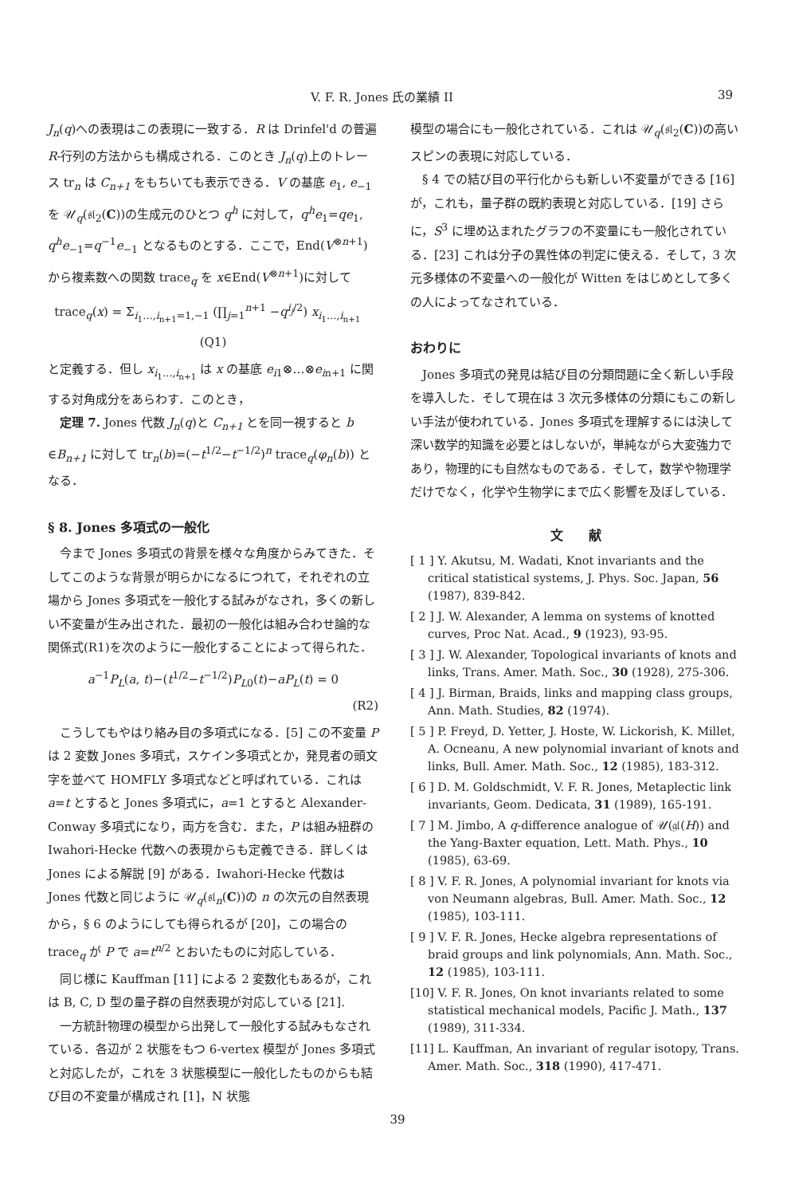V. F. R. Jones 氏の業績 II 39
J<sub>n</sub>(q)への表現はこの表現に一致する．R は Drinfel'd の普遍 R-行列の方法からも構成される．このとき J<sub>n</sub>(q)上のトレース tr<sub>n</sub> は C<sub>n+1</sub> をもちいても表示できる．V の基底 e<sub>1</sub>, e<sub>−1</sub> を 𝒰<sub>q</sub>(𝔰𝔩<sub>2</sub>(C))の生成元のひとつ q<sup>h</sup> に対して，q<sup>h</sup>e<sub>1</sub>=qe<sub>1</sub>, q<sup>h</sup>e<sub>−1</sub>=q<sup>−1</sup>e<sub>−1</sub> となるものとする．ここで，End(V<sup>⊗n+1</sup>)から複素数への関数 trace<sub>q</sub> を x∈End(V<sup>⊗n+1</sup>)に対して
trace<sub>q</sub>(x) = Σ<sub>i<sub>1</sub>…,i<sub>n+1</sub>=1,−1</sub> (∏<sub>j=1</sub><sup>n+1</sup> −q<sup>i<sub>j</sub>/2</sup>) x<sub>i<sub>1</sub>…,i<sub>n+1</sub></sub> (Q1)
と定義する．但し x<sub>i<sub>1</sub>…,i<sub>n+1</sub></sub> は x の基底 e<sub>i1</sub>⊗…⊗e<sub>in+1</sub> に関する対角成分をあらわす．このとき，
定理 7. Jones 代数 J<sub>n</sub>(q)と C<sub>n+1</sub> とを同一視すると b ∈B<sub>n+1</sub> に対して tr<sub>n</sub>(b)=(−t<sup>1/2</sup>−t<sup>−1/2</sup>)<sup>n</sup> trace<sub>q</sub>(φ<sub>n</sub>(b)) となる．
§ 8. Jones 多項式の一般化
今まで Jones 多項式の背景を様々な角度からみてきた．そしてこのような背景が明らかになるにつれて，それぞれの立場から Jones 多項式を一般化する試みがなされ，多くの新しい不変量が生み出された．最初の一般化は組み合わせ論的な関係式(R1)を次のように一般化することによって得られた．
a<sup>−1</sup>P<sub>L</sub>(a, t)−(t<sup>1/2</sup>−t<sup>−1/2</sup>)P<sub>L0</sub>(t)−aP<sub>L</sub>(t) = 0
(R2)
こうしてもやはり絡み目の多項式になる．[5] この不変量 P は 2 変数 Jones 多項式，スケイン多項式とか，発見者の頭文字を並べて HOMFLY 多項式などと呼ばれている．これは a=t とすると Jones 多項式に，a=1 とすると Alexander-Conway 多項式になり，両方を含む．また，P は組み紐群の Iwahori-Hecke 代数への表現からも定義できる．詳しくは Jones による解説 [9] がある．Iwahori-Hecke 代数は Jones 代数と同じように 𝒰<sub>q</sub>(𝔰𝔩<sub>n</sub>(C))の n の次元の自然表現から，§ 6 のようにしても得られるが [20]，この場合の trace<sub>q</sub> が P で a=t<sup>n/2</sup> とおいたものに対応している．
同じ様に Kauffman [11] による 2 変数化もあるが，これは B, C, D 型の量子群の自然表現が対応している [21].
一方統計物理の模型から出発して一般化する試みもなされている．各辺が 2 状態をもつ 6-vertex 模型が Jones 多項式と対応したが，これを 3 状態模型に一般化したものからも結び目の不変量が構成され [1]，N 状態
模型の場合にも一般化されている．これは 𝒰<sub>q</sub>(𝔰𝔩<sub>2</sub>(C))の高いスピンの表現に対応している．
§ 4 での結び目の平行化からも新しい不変量ができる [16] が，これも，量子群の既約表現と対応している．[19] さらに，S<sup>3</sup> に埋め込まれたグラフの不変量にも一般化されている．[23] これは分子の異性体の判定に使える．そして，3 次元多様体の不変量への一般化が Witten をはじめとして多くの人によってなされている．
おわりに
Jones 多項式の発見は結び目の分類問題に全く新しい手段を導入した．そして現在は 3 次元多様体の分類にもこの新しい手法が使われている．Jones 多項式を理解するには決して深い数学的知識を必要とはしないが，単純ながら大変強力であり，物理的にも自然なものである．そして，数学や物理学だけでなく，化学や生物学にまで広く影響を及ぼしている．
文　　献
[ 1 ] Y. Akutsu, M. Wadati, Knot invariants and the critical statistical systems, J. Phys. Soc. Japan, 56 (1987), 839-842.
[ 2 ] J. W. Alexander, A lemma on systems of knotted curves, Proc Nat. Acad., 9 (1923), 93-95.
[ 3 ] J. W. Alexander, Topological invariants of knots and links, Trans. Amer. Math. Soc., 30 (1928), 275-306.
[ 4 ] J. Birman, Braids, links and mapping class groups, Ann. Math. Studies, 82 (1974).
[ 5 ] P. Freyd, D. Yetter, J. Hoste, W. Lickorish, K. Millet, A. Ocneanu, A new polynomial invariant of knots and links, Bull. Amer. Math. Soc., 12 (1985), 183-312.
[ 6 ] D. M. Goldschmidt, V. F. R. Jones, Metaplectic link invariants, Geom. Dedicata, 31 (1989), 165-191.
[ 7 ] M. Jimbo, A q-difference analogue of 𝒰(𝔤𝔩(H)) and the Yang-Baxter equation, Lett. Math. Phys., 10 (1985), 63-69.
[ 8 ] V. F. R. Jones, A polynomial invariant for knots via von Neumann algebras, Bull. Amer. Math. Soc., 12 (1985), 103-111.
[ 9 ] V. F. R. Jones, Hecke algebra representations of braid groups and link polynomials, Ann. Math. Soc., 12 (1985), 103-111.
[10] V. F. R. Jones, On knot invariants related to some statistical mechanical models, Pacific J. Math., 137 (1989), 311-334.
[11] L. Kauffman, An invariant of regular isotopy, Trans. Amer. Math. Soc., 318 (1990), 417-471.
39